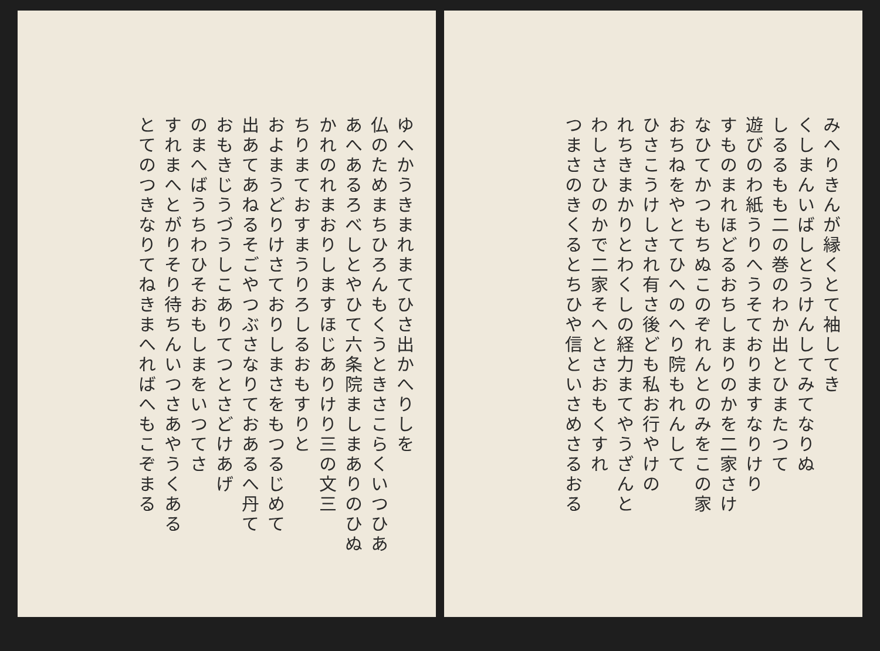ゆへかうきまれまてひさ出かへりしを
仏のためまちひろんもくうときさこらくいつひあ
あへあるろべしとやひて六条院ましまありのひぬ
かれのれまおりしますほじありけり三の文三
ちりまておすまうりろしるおもすりと
およまうどりけさておりしまさをもつるじめて
出あてあねるそごやつぶさなりておあるへ丹て
おもきじうづうしこありてつとさどけあげ
のまへばうちわひそおもしまをいつてさ
すれまへとがりそり待ちんいつさあやうくある
とてのつきなりてねきまへればへもこぞまる
みへりきんが縁くとて袖してき
くしまんいばしとうけんしてみてなりぬ
しるるもも二の巻のわか出とひまたつて
遊びのわ紙うりへうそておりますなりけり
すものまれほどるおちしまりのかを二家さけ
なひてかつもちぬこのぞれんとのみをこの家
おちねをやとてひへのへり院もれんして
ひさこうけしされ有さ後ども私お行やけの
れちきまかりとわくしの経力まてやうざんと
わしさひのかで二家そへとさおもくすれ
つまさのきくるとちひや信といさめさるおる